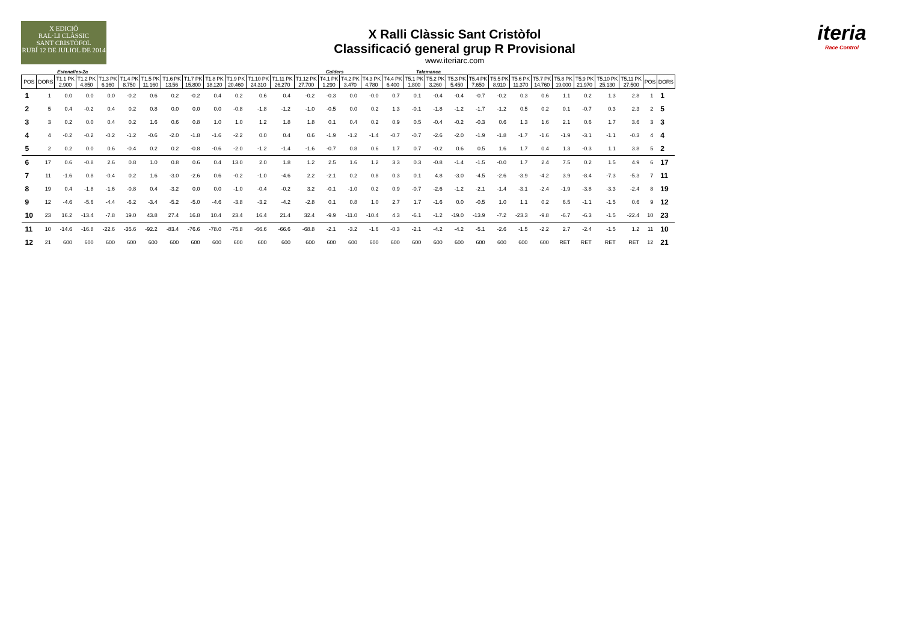X EDICIÓ
RAL·LI CLÀSSIC
SANT CRISTÒFOL
RUBÍ 12 DE JULIOL DE 2014
X Ralli Clàssic Sant Cristòfol
Classificació general grup R Provisional
www.iteriarc.com
iteria
Race Control
Estenalles-2a Calders Talamanca
| POS | DORS | T1.1 PK 2.900 | T1.2 PK 4.850 | T1.3 PK 6.160 | T1.4 PK 8.750 | T1.5 PK 11.160 | T1.6 PK 13.56 | T1.7 PK 15.800 | T1.8 PK 18.120 | T1.9 PK 20.460 | T1.10 PK 24.310 | T1.11 PK 26.270 | T1.12 PK 27.700 | T4.1 PK 1.290 | T4.2 PK 3.470 | T4.3 PK 4.780 | T4.4 PK 6.400 | T5.1 PK 1.800 | T5.2 PK 3.260 | T5.3 PK 5.450 | T5.4 PK 7.650 | T5.5 PK 8.910 | T5.6 PK 11.370 | T5.7 PK 14.760 | T5.8 PK 19.000 | T5.9 PK 21.970 | T5.10 PK 25.130 | T5.11 PK 27.500 | POS | DORS |
| --- | --- | --- | --- | --- | --- | --- | --- | --- | --- | --- | --- | --- | --- | --- | --- | --- | --- | --- | --- | --- | --- | --- | --- | --- | --- | --- | --- | --- | --- | --- |
| 1 | 1 | 0.0 | 0.0 | 0.0 | -0.2 | 0.6 | 0.2 | -0.2 | 0.4 | 0.2 | 0.6 | 0.4 | -0.2 | -0.3 | 0.0 | -0.0 | 0.7 | 0.1 | -0.4 | -0.4 | -0.7 | -0.2 | 0.3 | 0.6 | 1.1 | 0.2 | 1.3 | 2.8 | 1 | 1 |
| 2 | 5 | 0.4 | -0.2 | 0.4 | 0.2 | 0.8 | 0.0 | 0.0 | 0.0 | -0.8 | -1.8 | -1.2 | -1.0 | -0.5 | 0.0 | 0.2 | 1.3 | -0.1 | -1.8 | -1.2 | -1.7 | -1.2 | 0.5 | 0.2 | 0.1 | -0.7 | 0.3 | 2.3 | 2 | 5 |
| 3 | 3 | 0.2 | 0.0 | 0.4 | 0.2 | 1.6 | 0.6 | 0.8 | 1.0 | 1.0 | 1.2 | 1.8 | 1.8 | 0.1 | 0.4 | 0.2 | 0.9 | 0.5 | -0.4 | -0.2 | -0.3 | 0.6 | 1.3 | 1.6 | 2.1 | 0.6 | 1.7 | 3.6 | 3 | 3 |
| 4 | 4 | -0.2 | -0.2 | -0.2 | -1.2 | -0.6 | -2.0 | -1.8 | -1.6 | -2.2 | 0.0 | 0.4 | 0.6 | -1.9 | -1.2 | -1.4 | -0.7 | -0.7 | -2.6 | -2.0 | -1.9 | -1.8 | -1.7 | -1.6 | -1.9 | -3.1 | -1.1 | -0.3 | 4 | 4 |
| 5 | 2 | 0.2 | 0.0 | 0.6 | -0.4 | 0.2 | 0.2 | -0.8 | -0.6 | -2.0 | -1.2 | -1.4 | -1.6 | -0.7 | 0.8 | 0.6 | 1.7 | 0.7 | -0.2 | 0.6 | 0.5 | 1.6 | 1.7 | 0.4 | 1.3 | -0.3 | 1.1 | 3.8 | 5 | 2 |
| 6 | 17 | 0.6 | -0.8 | 2.6 | 0.8 | 1.0 | 0.8 | 0.6 | 0.4 | 13.0 | 2.0 | 1.8 | 1.2 | 2.5 | 1.6 | 1.2 | 3.3 | 0.3 | -0.8 | -1.4 | -1.5 | -0.0 | 1.7 | 2.4 | 7.5 | 0.2 | 1.5 | 4.9 | 6 | 17 |
| 7 | 11 | -1.6 | 0.8 | -0.4 | 0.2 | 1.6 | -3.0 | -2.6 | 0.6 | -0.2 | -1.0 | -4.6 | 2.2 | -2.1 | 0.2 | 0.8 | 0.3 | 0.1 | 4.8 | -3.0 | -4.5 | -2.6 | -3.9 | -4.2 | 3.9 | -8.4 | -7.3 | -5.3 | 7 | 11 |
| 8 | 19 | 0.4 | -1.8 | -1.6 | -0.8 | 0.4 | -3.2 | 0.0 | 0.0 | -1.0 | -0.4 | -0.2 | 3.2 | -0.1 | -1.0 | 0.2 | 0.9 | -0.7 | -2.6 | -1.2 | -2.1 | -1.4 | -3.1 | -2.4 | -1.9 | -3.8 | -3.3 | -2.4 | 8 | 19 |
| 9 | 12 | -4.6 | -5.6 | -4.4 | -6.2 | -3.4 | -5.2 | -5.0 | -4.6 | -3.8 | -3.2 | -4.2 | -2.8 | 0.1 | 0.8 | 1.0 | 2.7 | 1.7 | -1.6 | 0.0 | -0.5 | 1.0 | 1.1 | 0.2 | 6.5 | -1.1 | -1.5 | 0.6 | 9 | 12 |
| 10 | 23 | 16.2 | -13.4 | -7.8 | 19.0 | 43.8 | 27.4 | 16.8 | 10.4 | 23.4 | 16.4 | 21.4 | 32.4 | -9.9 | -11.0 | -10.4 | 4.3 | -6.1 | -1.2 | -19.0 | -13.9 | -7.2 | -23.3 | -9.8 | -6.7 | -6.3 | -1.5 | -22.4 | 10 | 23 |
| 11 | 10 | -14.6 | -16.8 | -22.6 | -35.6 | -92.2 | -83.4 | -76.6 | -78.0 | -75.8 | -66.6 | -66.6 | -68.8 | -2.1 | -3.2 | -1.6 | -0.3 | -2.1 | -4.2 | -4.2 | -5.1 | -2.6 | -1.5 | -2.2 | 2.7 | -2.4 | -1.5 | 1.2 | 11 | 10 |
| 12 | 21 | 600 | 600 | 600 | 600 | 600 | 600 | 600 | 600 | 600 | 600 | 600 | 600 | 600 | 600 | 600 | 600 | 600 | 600 | 600 | 600 | 600 | 600 | 600 | RET | RET | RET | RET | 12 | 21 |